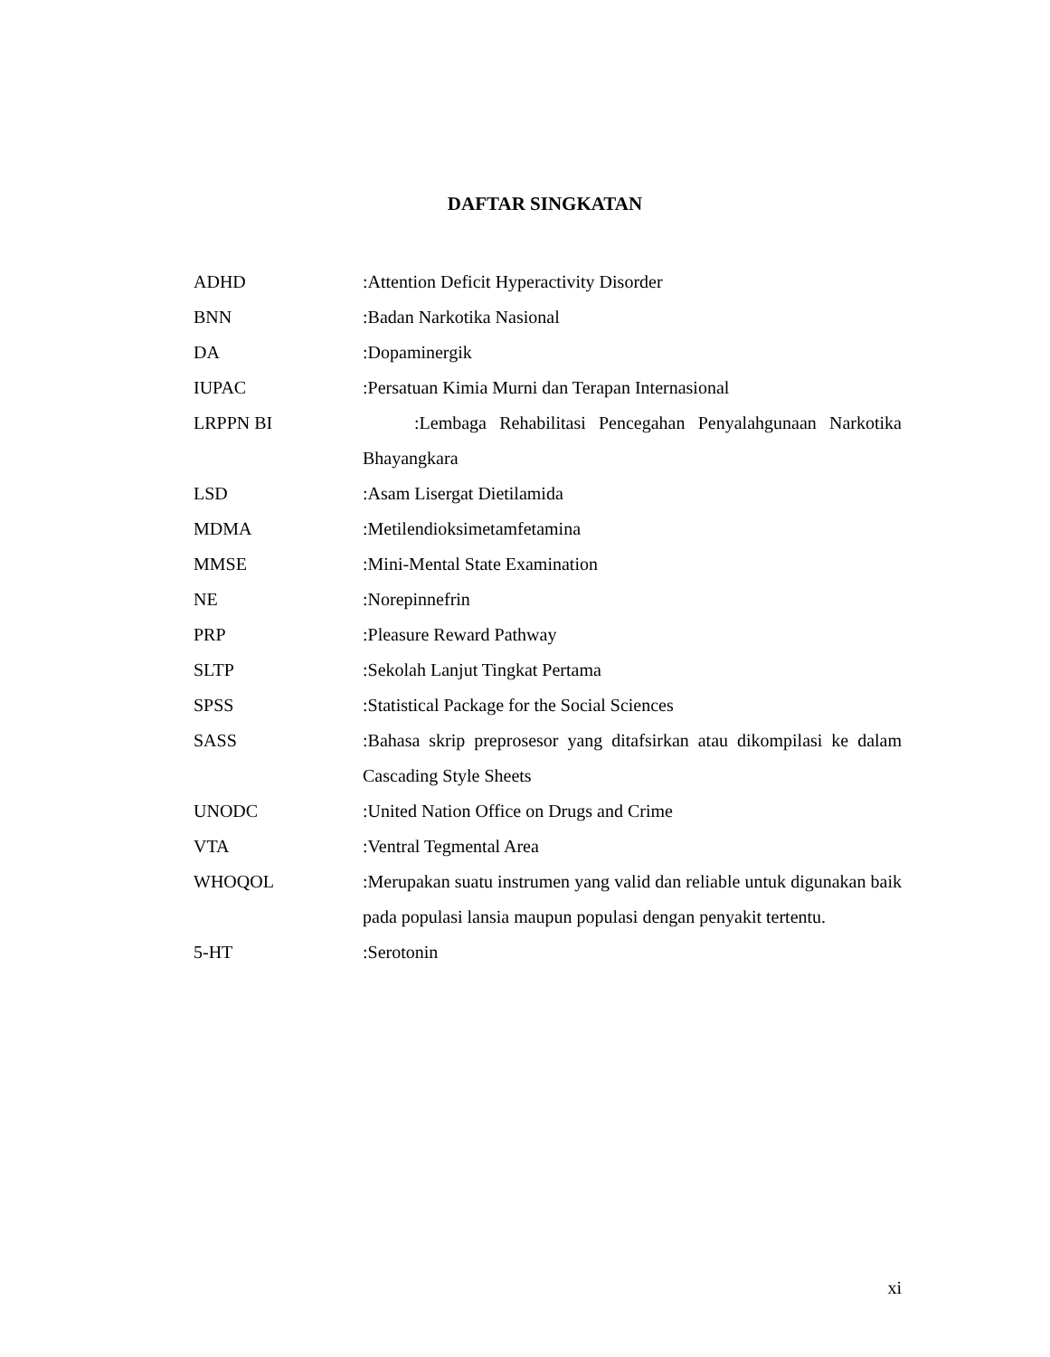DAFTAR SINGKATAN
ADHD :Attention Deficit Hyperactivity Disorder
BNN :Badan Narkotika Nasional
DA :Dopaminergik
IUPAC :Persatuan Kimia Murni dan Terapan Internasional
LRPPN BI :Lembaga Rehabilitasi Pencegahan Penyalahgunaan Narkotika Bhayangkara
LSD :Asam Lisergat Dietilamida
MDMA :Metilendioksimetamfetamina
MMSE :Mini-Mental State Examination
NE :Norepinnefrin
PRP :Pleasure Reward Pathway
SLTP :Sekolah Lanjut Tingkat Pertama
SPSS :Statistical Package for the Social Sciences
SASS :Bahasa skrip preprosesor yang ditafsirkan atau dikompilasi ke dalam Cascading Style Sheets
UNODC :United Nation Office on Drugs and Crime
VTA :Ventral Tegmental Area
WHOQOL :Merupakan suatu instrumen yang valid dan reliable untuk digunakan baik pada populasi lansia maupun populasi dengan penyakit tertentu.
5-HT :Serotonin
xi